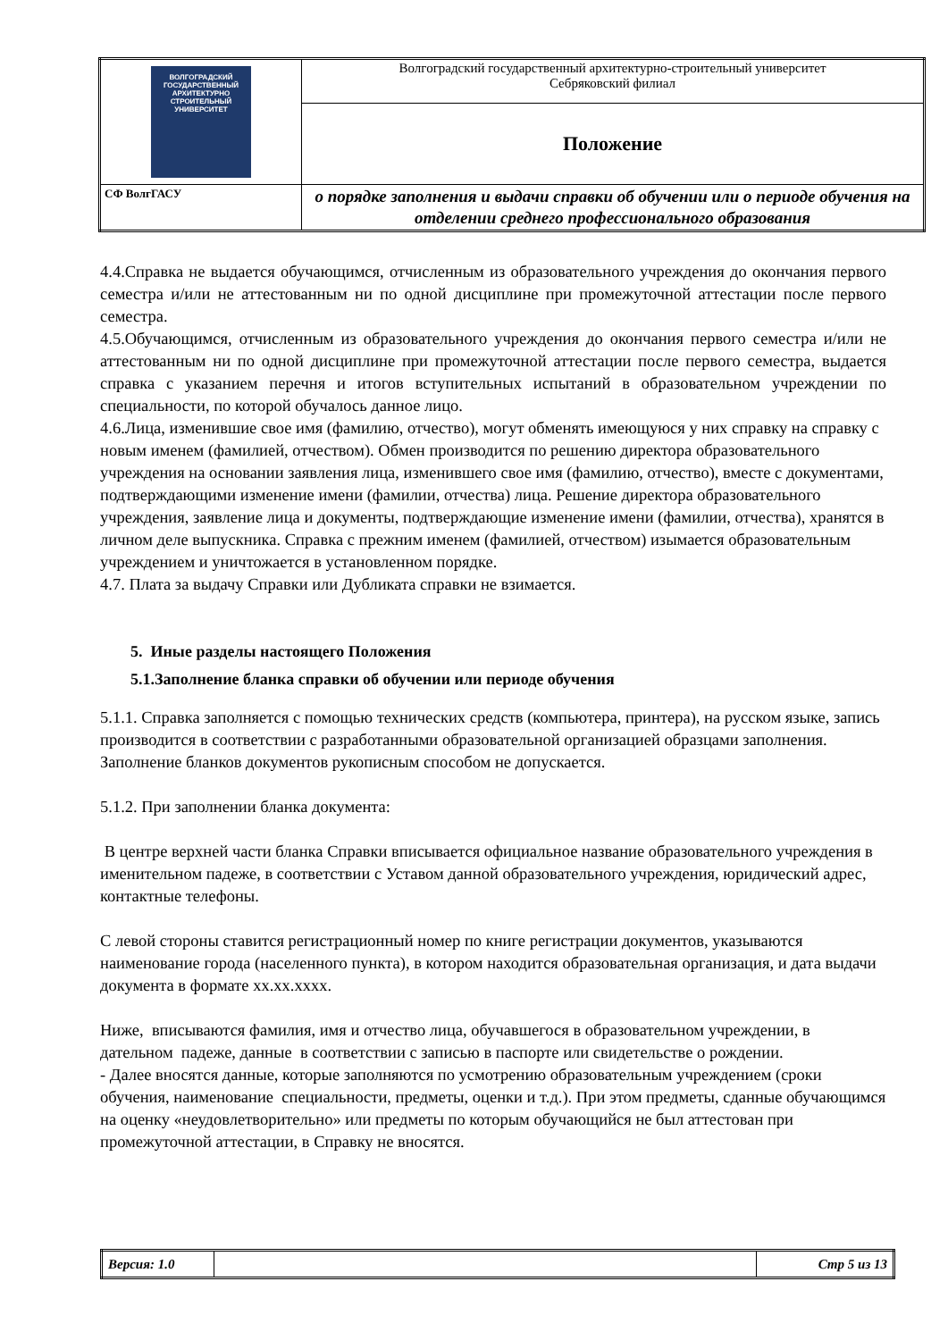| ВОЛГОГРАДСКИЙ ГОСУДАРСТВЕННЫЙ АРХИТЕКТУРНО СТРОИТЕЛЬНЫЙ УНИВЕРСИТЕТ | Волгоградский государственный архитектурно-строительный университет Себряковский филиал |
| | Положение |
| СФ ВолгГАСУ | о порядке заполнения и выдачи справки об обучении или о периоде обучения на отделении среднего профессионального образования |
4.4.Справка не выдается обучающимся, отчисленным из образовательного учреждения до окончания первого семестра и/или не аттестованным ни по одной дисциплине при промежуточной аттестации после первого семестра.
4.5.Обучающимся, отчисленным из образовательного учреждения до окончания первого семестра и/или не аттестованным ни по одной дисциплине при промежуточной аттестации после первого семестра, выдается справка с указанием перечня и итогов вступительных испытаний в образовательном учреждении по специальности, по которой обучалось данное лицо.
4.6.Лица, изменившие свое имя (фамилию, отчество), могут обменять имеющуюся у них справку на справку с новым именем (фамилией, отчеством). Обмен производится по решению директора образовательного учреждения на основании заявления лица, изменившего свое имя (фамилию, отчество), вместе с документами, подтверждающими изменение имени (фамилии, отчества) лица. Решение директора образовательного учреждения, заявление лица и документы, подтверждающие изменение имени (фамилии, отчества), хранятся в личном деле выпускника. Справка с прежним именем (фамилией, отчеством) изымается образовательным учреждением и уничтожается в установленном порядке.
4.7. Плата за выдачу Справки или Дубликата справки не взимается.
5. Иные разделы настоящего Положения
5.1.Заполнение бланка справки об обучении или периоде обучения
5.1.1. Справка заполняется с помощью технических средств (компьютера, принтера), на русском языке, запись производится в соответствии с разработанными образовательной организацией образцами заполнения. Заполнение бланков документов рукописным способом не допускается.
5.1.2. При заполнении бланка документа:
В центре верхней части бланка Справки вписывается официальное название образовательного учреждения в именительном падеже, в соответствии с Уставом данной образовательного учреждения, юридический адрес, контактные телефоны.
С левой стороны ставится регистрационный номер по книге регистрации документов, указываются наименование города (населенного пункта), в котором находится образовательная организация, и дата выдачи документа в формате хх.хх.хххх.
Ниже, вписываются фамилия, имя и отчество лица, обучавшегося в образовательном учреждении, в дательном падеже, данные в соответствии с записью в паспорте или свидетельстве о рождении.
- Далее вносятся данные, которые заполняются по усмотрению образовательным учреждением (сроки обучения, наименование специальности, предметы, оценки и т.д.). При этом предметы, сданные обучающимся на оценку «неудовлетворительно» или предметы по которым обучающийся не был аттестован при промежуточной аттестации, в Справку не вносятся.
| Версия: 1.0 | | Стр 5 из 13 |